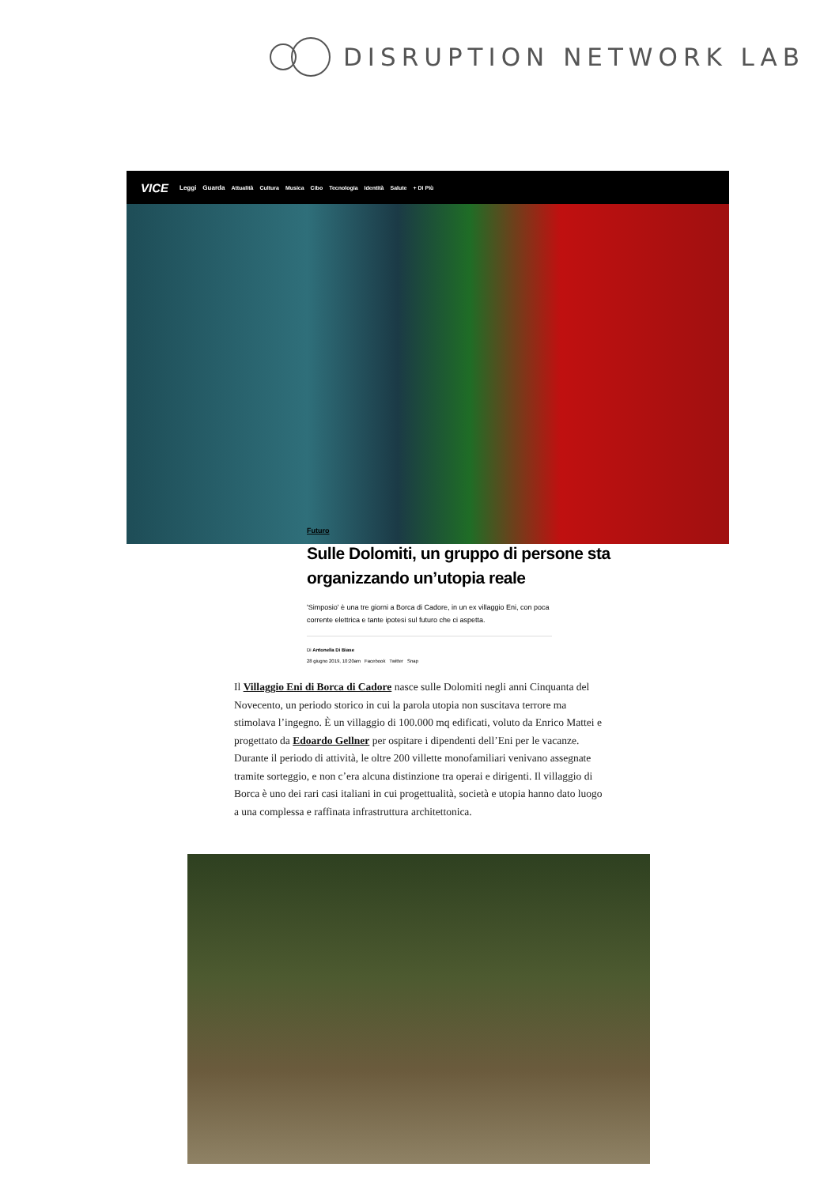DISRUPTION NETWORK LAB
VICE Leggi Guarda Attualità Cultura Musica Cibo Tecnologia Identità Salute + Di Più
Futuro
Sulle Dolomiti, un gruppo di persone sta
organizzando un’utopia reale
'Simposio' è una tre giorni a Borca di Cadore, in un ex villaggio Eni, con poca corrente elettrica e tante ipotesi sul futuro che ci aspetta.
Di Antonella Di Biase
28 giugno 2019, 10:20am Facebook Twitter Snap
Il Villaggio Eni di Borca di Cadore nasce sulle Dolomiti negli anni Cinquanta del Novecento, un periodo storico in cui la parola utopia non suscitava terrore ma stimolava l’ingegno. È un villaggio di 100.000 mq edificati, voluto da Enrico Mattei e progettato da Edoardo Gellner per ospitare i dipendenti dell’Eni per le vacanze. Durante il periodo di attività, le oltre 200 villette monofamiliari venivano assegnate tramite sorteggio, e non c’era alcuna distinzione tra operai e dirigenti. Il villaggio di Borca è uno dei rari casi italiani in cui progettualità, società e utopia hanno dato luogo a una complessa e raffinata infrastruttura architettonica.